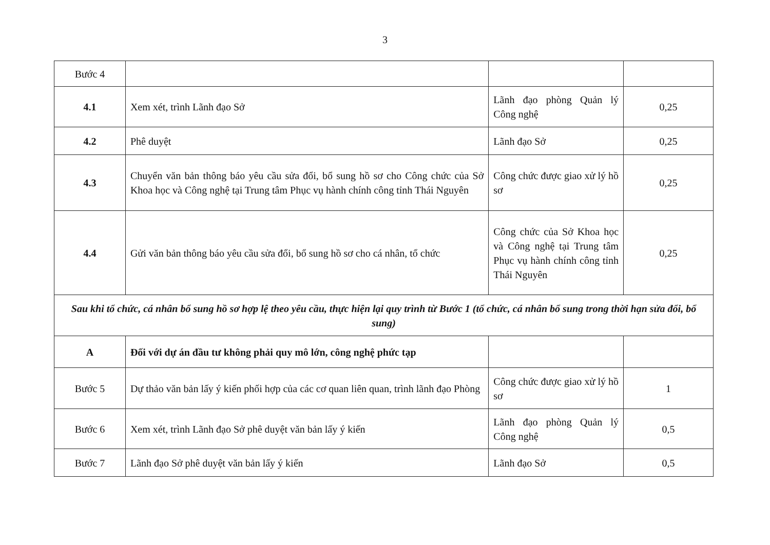3
| Bước 4 | | | |
| 4.1 | Xem xét, trình Lãnh đạo Sở | Lãnh đạo phòng Quản lý Công nghệ | 0,25 |
| 4.2 | Phê duyệt | Lãnh đạo Sở | 0,25 |
| 4.3 | Chuyển văn bản thông báo yêu cầu sửa đổi, bổ sung hồ sơ cho Công chức của Sở Khoa học và Công nghệ tại Trung tâm Phục vụ hành chính công tỉnh Thái Nguyên | Công chức được giao xử lý hồ sơ | 0,25 |
| 4.4 | Gửi văn bản thông báo yêu cầu sửa đổi, bổ sung hồ sơ cho cá nhân, tổ chức | Công chức của Sở Khoa học và Công nghệ tại Trung tâm Phục vụ hành chính công tỉnh Thái Nguyên | 0,25 |
| Sau khi tổ chức, cá nhân bổ sung hồ sơ hợp lệ theo yêu cầu, thực hiện lại quy trình từ Bước 1 (tổ chức, cá nhân bổ sung trong thời hạn sửa đổi, bổ sung) | | | |
| A | Đối với dự án đầu tư không phải quy mô lớn, công nghệ phức tạp | | |
| Bước 5 | Dự thảo văn bản lấy ý kiến phối hợp của các cơ quan liên quan, trình lãnh đạo Phòng | Công chức được giao xử lý hồ sơ | 1 |
| Bước 6 | Xem xét, trình Lãnh đạo Sở phê duyệt văn bản lấy ý kiến | Lãnh đạo phòng Quản lý Công nghệ | 0,5 |
| Bước 7 | Lãnh đạo Sở phê duyệt văn bản lấy ý kiến | Lãnh đạo Sở | 0,5 |